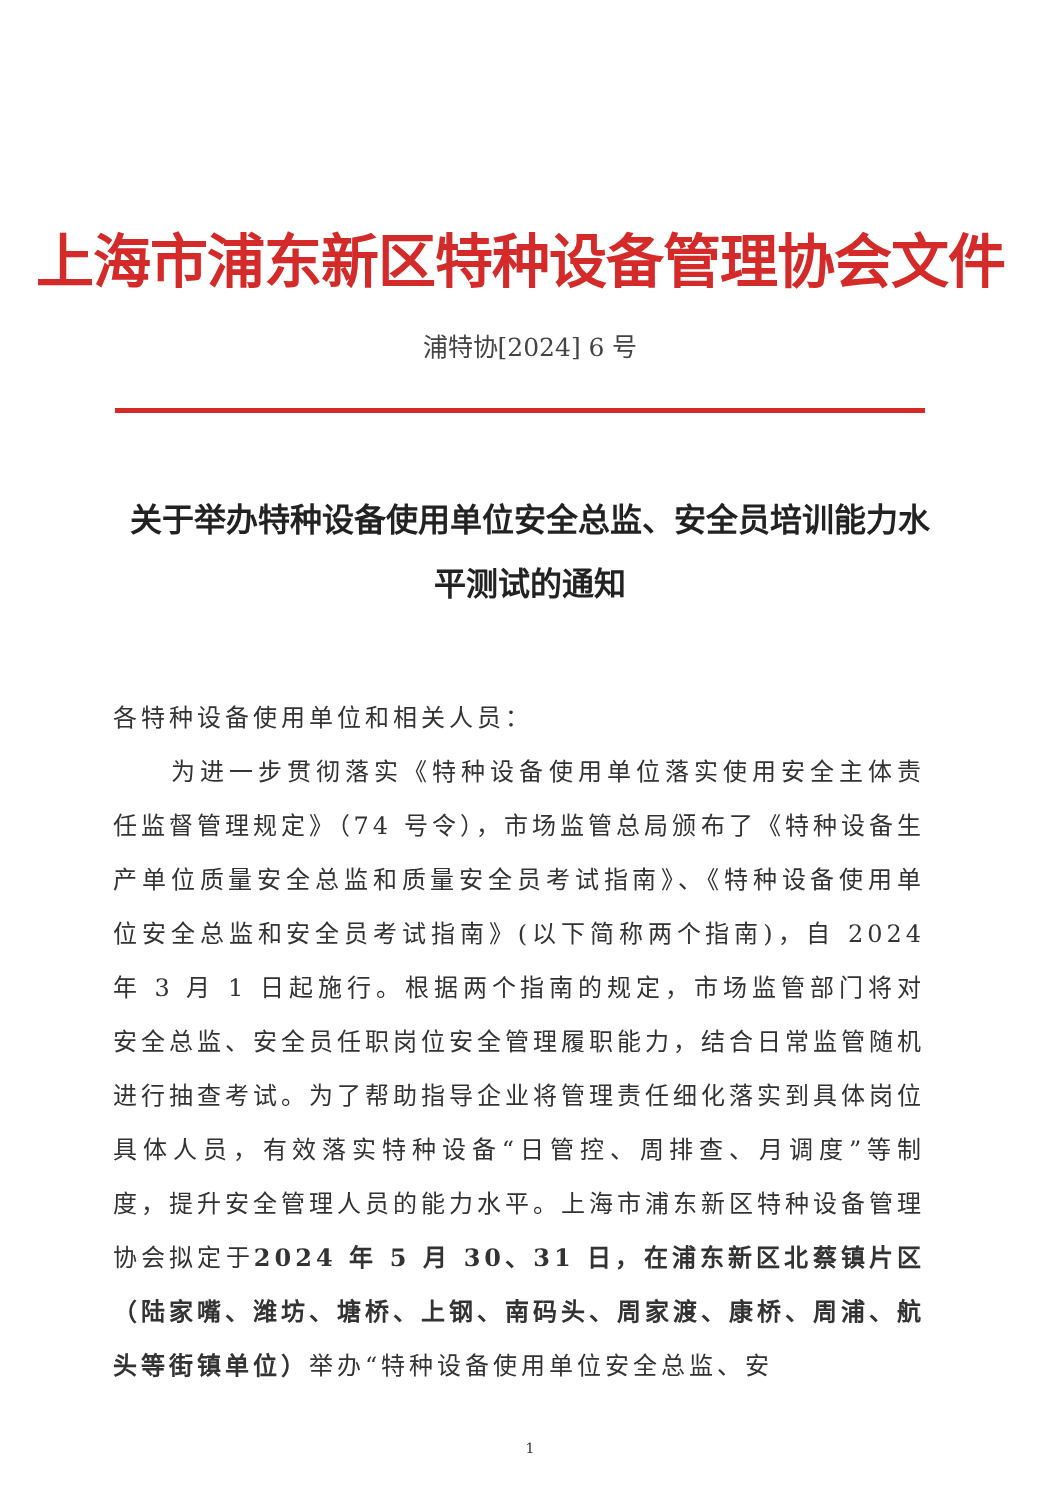上海市浦东新区特种设备管理协会文件
浦特协[2024] 6 号
关于举办特种设备使用单位安全总监、安全员培训能力水平测试的通知
各特种设备使用单位和相关人员：
为进一步贯彻落实《特种设备使用单位落实使用安全主体责任监督管理规定》（74 号令），市场监管总局颁布了《特种设备生产单位质量安全总监和质量安全员考试指南》、《特种设备使用单位安全总监和安全员考试指南》(以下简称两个指南)，自 2024 年 3 月 1 日起施行。根据两个指南的规定，市场监管部门将对安全总监、安全员任职岗位安全管理履职能力，结合日常监管随机进行抽查考试。为了帮助指导企业将管理责任细化落实到具体岗位具体人员，有效落实特种设备“日管控、周排查、月调度”等制度，提升安全管理人员的能力水平。上海市浦东新区特种设备管理协会拟定于2024 年 5 月 30、31 日，在浦东新区北蔡镇片区（陆家嘴、潍坊、塘桥、上钢、南码头、周家渡、康桥、周浦、航头等街镇单位）举办“特种设备使用单位安全总监、安
1